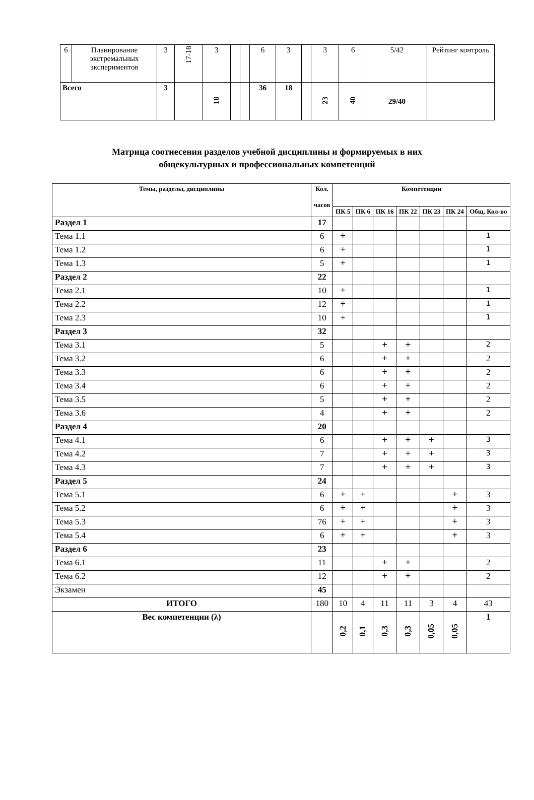| 6 | Планирование экстремальных экспериментов | 3 | 17-18 | 3 | | | 6 | 3 | | 3 | 6 | 5/42 | Рейтинг контроль |
| Всего | | 3 | | 18 | | | 36 | 18 | | 23 | 40 | 29/40 | |
Матрица соотнесения разделов учебной дисциплины и формируемых в них
общекультурных и профессиональных компетенций
| Темы, разделы, дисциплины | Кол. часов | Компетенции | | | | | | |
| --- | --- | --- | --- | --- | --- | --- | --- | --- |
| | | ПК 5 | ПК 6 | ПК 16 | ПК 22 | ПК 23 | ПК 24 | Общ. Кол-во |
| Раздел 1 | 17 | | | | | | | |
| Тема 1.1 | 6 | + | | | | | | 1 |
| Тема 1.2 | 6 | + | | | | | | 1 |
| Тема 1.3 | 5 | + | | | | | | 1 |
| Раздел 2 | 22 | | | | | | | |
| Тема 2.1 | 10 | + | | | | | | 1 |
| Тема 2.2 | 12 | + | | | | | | 1 |
| Тема 2.3 | 10 | + | | | | | | 1 |
| Раздел 3 | 32 | | | | | | | |
| Тема 3.1 | 5 | | | + | + | | | 2 |
| Тема 3.2 | 6 | | | + | + | | | 2 |
| Тема 3.3 | 6 | | | + | + | | | 2 |
| Тема 3.4 | 6 | | | + | + | | | 2 |
| Тема 3.5 | 5 | | | + | + | | | 2 |
| Тема 3.6 | 4 | | | + | + | | | 2 |
| Раздел 4 | 20 | | | | | | | |
| Тема 4.1 | 6 | | | + | + | + | | 3 |
| Тема 4.2 | 7 | | | + | + | + | | 3 |
| Тема 4.3 | 7 | | | + | + | + | | 3 |
| Раздел 5 | 24 | | | | | | | |
| Тема 5.1 | 6 | + | + | | | | + | 3 |
| Тема 5.2 | 6 | + | + | | | | + | 3 |
| Тема 5.3 | 76 | + | + | | | | + | 3 |
| Тема 5.4 | 6 | + | + | | | | + | 3 |
| Раздел 6 | 23 | | | | | | | |
| Тема 6.1 | 11 | | | + | + | | | 2 |
| Тема 6.2 | 12 | | | + | + | | | 2 |
| Экзамен | 45 | | | | | | | |
| ИТОГО | 180 | 10 | 4 | 11 | 11 | 3 | 4 | 43 |
| Вес компетенции (λ) | | 0,2 | 0,1 | 0,3 | 0,3 | 0,05 | 0,05 | 1 |